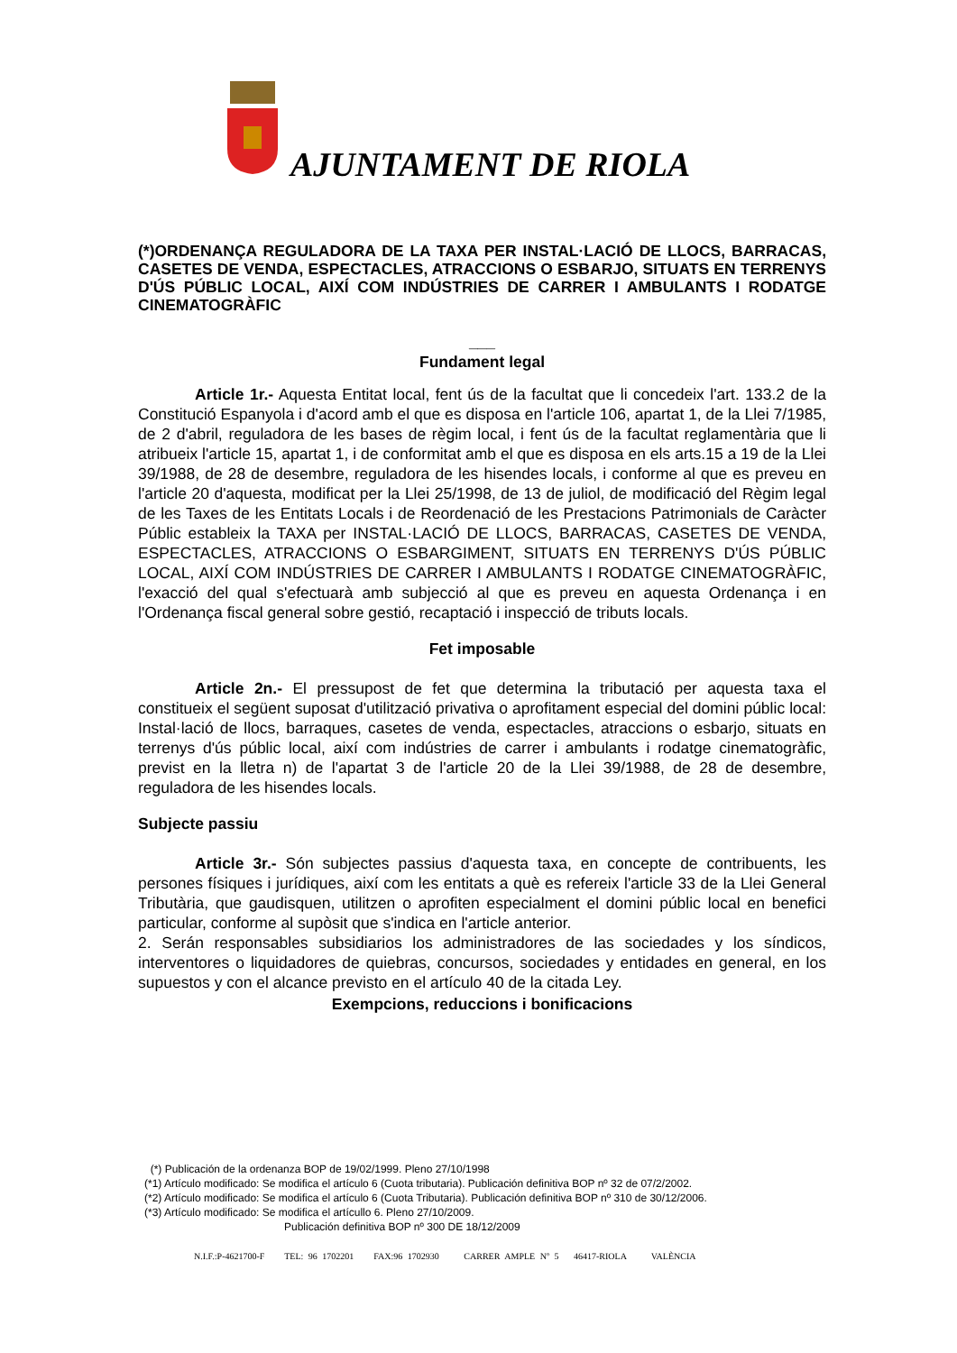AJUNTAMENT DE RIOLA
(*)ORDENANÇA REGULADORA DE LA TAXA PER INSTAL·LACIÓ DE LLOCS, BARRACAS, CASETES DE VENDA, ESPECTACLES, ATRACCIONS O ESBARJO, SITUATS EN TERRENYS D'ÚS PÚBLIC LOCAL, AIXÍ COM INDÚSTRIES DE CARRER I AMBULANTS I RODATGE CINEMATOGRÀFIC
___
Fundament legal
Article 1r.- Aquesta Entitat local, fent ús de la facultat que li concedeix l'art. 133.2 de la Constitució Espanyola i d'acord amb el que es disposa en l'article 106, apartat 1, de la Llei 7/1985, de 2 d'abril, reguladora de les bases de règim local, i fent ús de la facultat reglamentària que li atribueix l'article 15, apartat 1, i de conformitat amb el que es disposa en els arts.15 a 19 de la Llei 39/1988, de 28 de desembre, reguladora de les hisendes locals, i conforme al que es preveu en l'article 20 d'aquesta, modificat per la Llei 25/1998, de 13 de juliol, de modificació del Règim legal de les Taxes de les Entitats Locals i de Reordenació de les Prestacions Patrimonials de Caràcter Públic estableix la TAXA per INSTAL·LACIÓ DE LLOCS, BARRACAS, CASETES DE VENDA, ESPECTACLES, ATRACCIONS O ESBARGIMENT, SITUATS EN TERRENYS D'ÚS PÚBLIC LOCAL, AIXÍ COM INDÚSTRIES DE CARRER I AMBULANTS I RODATGE CINEMATOGRÀFIC, l'exacció del qual s'efectuarà amb subjecció al que es preveu en aquesta Ordenança i en l'Ordenança fiscal general sobre gestió, recaptació i inspecció de tributs locals.
Fet imposable
Article 2n.- El pressupost de fet que determina la tributació per aquesta taxa el constitueix el següent suposat d'utilització privativa o aprofitament especial del domini públic local: Instal·lació de llocs, barraques, casetes de venda, espectacles, atraccions o esbarjo, situats en terrenys d'ús públic local, així com indústries de carrer i ambulants i rodatge cinematogràfic, previst en la lletra n) de l'apartat 3 de l'article 20 de la Llei 39/1988, de 28 de desembre, reguladora de les hisendes locals.
Subjecte passiu
Article 3r.- Són subjectes passius d'aquesta taxa, en concepte de contribuents, les persones físiques i jurídiques, així com les entitats a què es refereix l'article 33 de la Llei General Tributària, que gaudisquen, utilitzen o aprofiten especialment el domini públic local en benefici particular, conforme al supòsit que s'indica en l'article anterior.
2. Serán responsables subsidiarios los administradores de las sociedades y los síndicos, interventores o liquidadores de quiebras, concursos, sociedades y entidades en general, en los supuestos y con el alcance previsto en el artículo 40 de la citada Ley.
Exempcions, reduccions i bonificacions
(*) Publicación de la ordenanza BOP de 19/02/1999. Pleno 27/10/1998
(*1) Artículo modificado: Se modifica el artículo 6 (Cuota tributaria). Publicación definitiva BOP nº 32 de 07/2/2002.
(*2) Artículo modificado: Se modifica el artículo 6 (Cuota Tributaria). Publicación definitiva BOP nº 310 de 30/12/2006.
(*3) Artículo modificado: Se modifica el artícullo 6. Pleno 27/10/2009.
Publicación definitiva BOP nº 300 DE 18/12/2009
N.I.F.:P-4621700-F TEL: 96 1702201 FAX:96 1702930 CARRER AMPLE Nº 5 46417-RIOLA VALÈNCIA